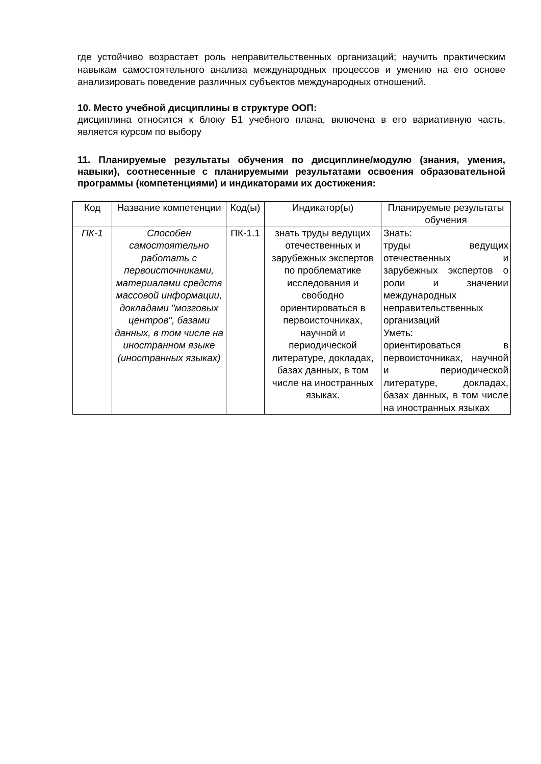где устойчиво возрастает роль неправительственных организаций; научить практическим навыкам самостоятельного анализа международных процессов и умению на его основе анализировать поведение различных субъектов международных отношений.
10. Место учебной дисциплины в структуре ООП:
дисциплина относится к блоку Б1 учебного плана, включена в его вариативную часть, является курсом по выбору
11. Планируемые результаты обучения по дисциплине/модулю (знания, умения, навыки), соотнесенные с планируемыми результатами освоения образовательной программы (компетенциями) и индикаторами их достижения:
| Код | Название компетенции | Код(ы) | Индикатор(ы) | Планируемые результаты обучения |
| ПК-1 | Способен самостоятельно работать с первоисточниками, материалами средств массовой информации, докладами "мозговых центров", базами данных, в том числе на иностранном языке (иностранных языках) | ПК-1.1 | знать труды ведущих отечественных и зарубежных экспертов по проблематике исследования и свободно ориентироваться в первоисточниках, научной и периодической литературе, докладах, базах данных, в том числе на иностранных языках. | Знать: труды ведущих отечественных и зарубежных экспертов о роли и значении международных неправительственных организаций Уметь: ориентироваться в первоисточниках, научной и периодической литературе, докладах, базах данных, в том числе на иностранных языках |